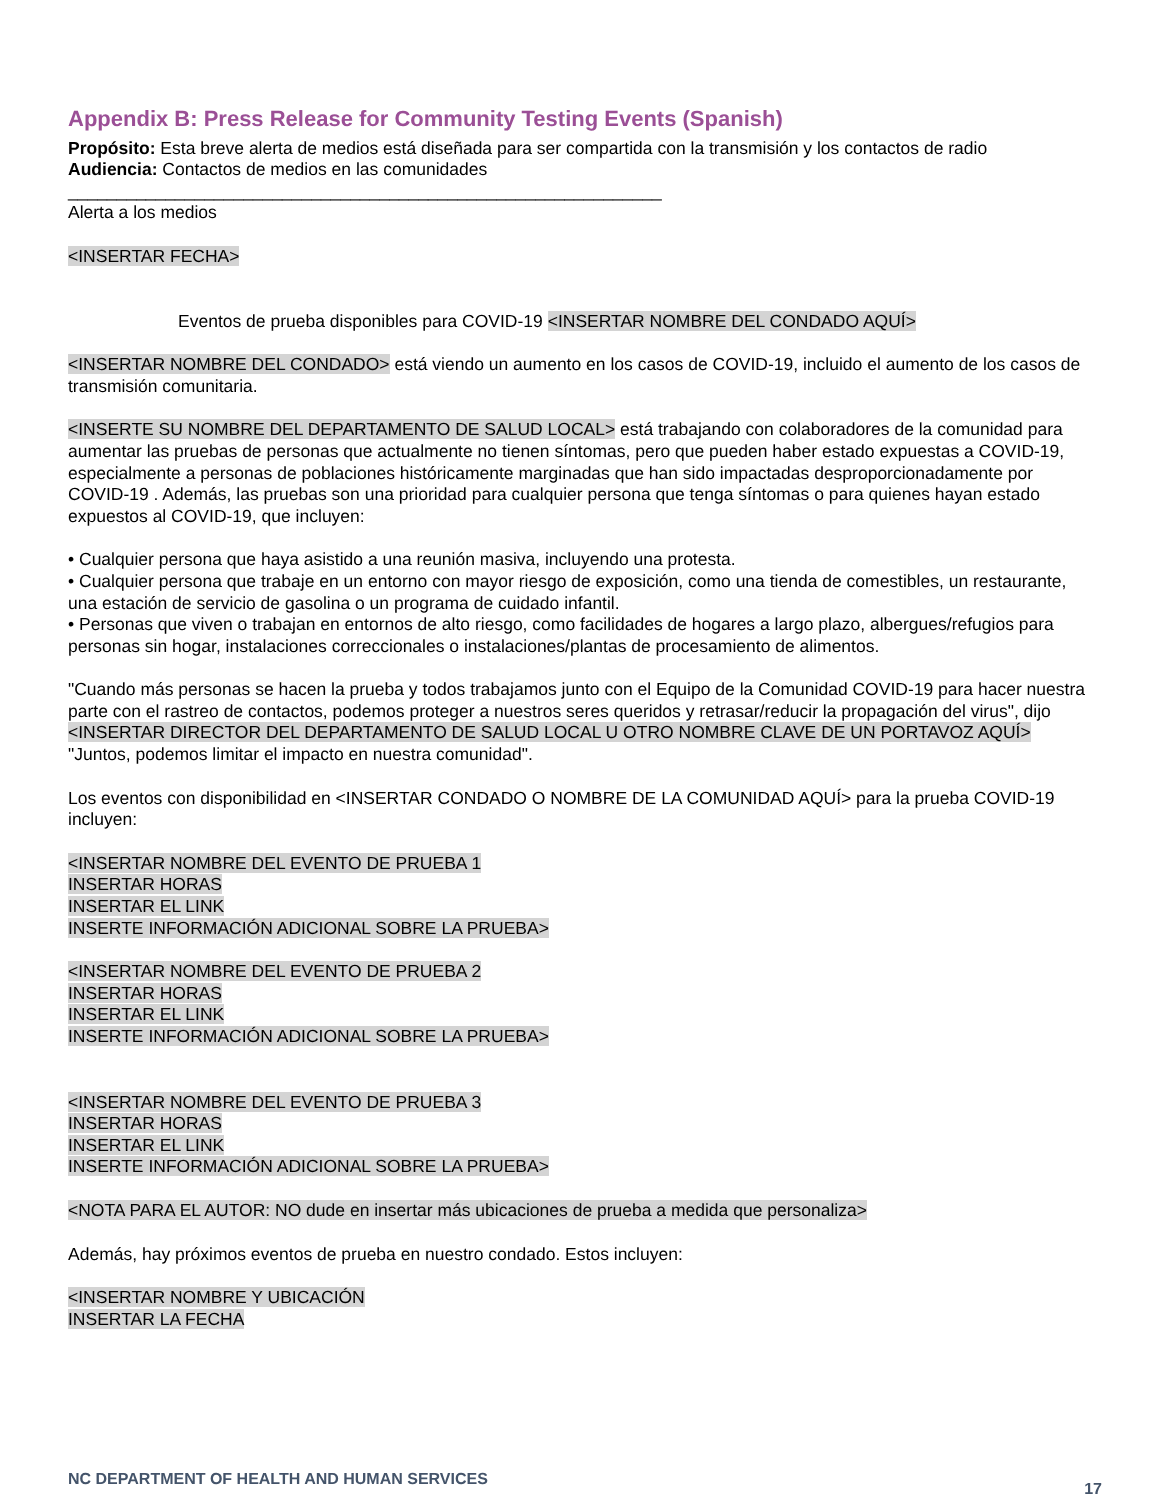Appendix B: Press Release for Community Testing Events (Spanish)
Propósito: Esta breve alerta de medios está diseñada para ser compartida con la transmisión y los contactos de radio
Audiencia: Contactos de medios en las comunidades
_____________________________________________________________
Alerta a los medios
<INSERTAR FECHA>
Eventos de prueba disponibles para COVID-19 <INSERTAR NOMBRE DEL CONDADO AQUÍ>
<INSERTAR NOMBRE DEL CONDADO> está viendo un aumento en los casos de COVID-19, incluido el aumento de los casos de transmisión comunitaria.
<INSERTE SU NOMBRE DEL DEPARTAMENTO DE SALUD LOCAL> está trabajando con colaboradores de la comunidad para aumentar las pruebas de personas que actualmente no tienen síntomas, pero que pueden haber estado expuestas a COVID-19, especialmente a personas de poblaciones históricamente marginadas que han sido impactadas desproporcionadamente por COVID-19 . Además, las pruebas son una prioridad para cualquier persona que tenga síntomas o para quienes hayan estado expuestos al COVID-19, que incluyen:
• Cualquier persona que haya asistido a una reunión masiva, incluyendo una protesta.
• Cualquier persona que trabaje en un entorno con mayor riesgo de exposición, como una tienda de comestibles, un restaurante, una estación de servicio de gasolina o un programa de cuidado infantil.
• Personas que viven o trabajan en entornos de alto riesgo, como facilidades de hogares a largo plazo, albergues/refugios para personas sin hogar, instalaciones correccionales o instalaciones/plantas de procesamiento de alimentos.
"Cuando más personas se hacen la prueba y todos trabajamos junto con el Equipo de la Comunidad COVID-19 para hacer nuestra parte con el rastreo de contactos, podemos proteger a nuestros seres queridos y retrasar/reducir la propagación del virus", dijo <INSERTAR DIRECTOR DEL DEPARTAMENTO DE SALUD LOCAL U OTRO NOMBRE CLAVE DE UN PORTAVOZ AQUÍ> "Juntos, podemos limitar el impacto en nuestra comunidad".
Los eventos con disponibilidad en <INSERTAR CONDADO O NOMBRE DE LA COMUNIDAD AQUÍ> para la prueba COVID-19 incluyen:
<INSERTAR NOMBRE DEL EVENTO DE PRUEBA 1
INSERTAR HORAS
INSERTAR EL LINK
INSERTE INFORMACIÓN ADICIONAL SOBRE LA PRUEBA>
<INSERTAR NOMBRE DEL EVENTO DE PRUEBA 2
INSERTAR HORAS
INSERTAR EL LINK
INSERTE INFORMACIÓN ADICIONAL SOBRE LA PRUEBA>
<INSERTAR NOMBRE DEL EVENTO DE PRUEBA 3
INSERTAR HORAS
INSERTAR EL LINK
INSERTE INFORMACIÓN ADICIONAL SOBRE LA PRUEBA>
<NOTA PARA EL AUTOR: NO dude en insertar más ubicaciones de prueba a medida que personaliza>
Además, hay próximos eventos de prueba en nuestro condado. Estos incluyen:
<INSERTAR NOMBRE Y UBICACIÓN
INSERTAR LA FECHA
NC DEPARTMENT OF HEALTH AND HUMAN SERVICES 17